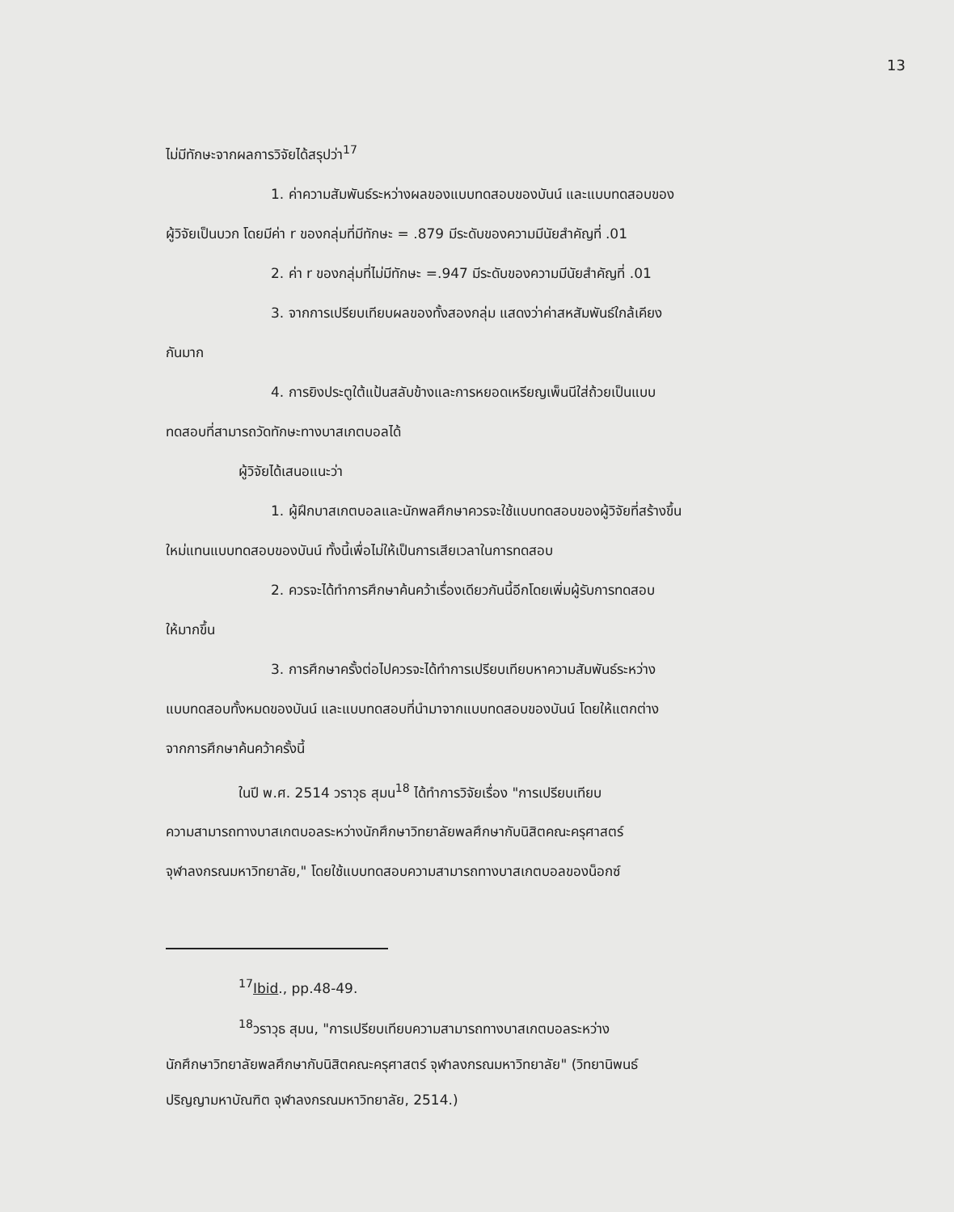13
ไม่มีทักษะจากผลการวิจัยได้สรุปว่า<sup>17</sup>
1. ค่าความสัมพันธ์ระหว่างผลของแบบทดสอบของบันน์ และแบบทดสอบของ
ผู้วิจัยเป็นบวก โดยมีค่า r ของกลุ่มที่มีทักษะ = .879 มีระดับของความมีนัยสำคัญที่ .01
2. ค่า r ของกลุ่มที่ไม่มีทักษะ =.947 มีระดับของความมีนัยสำคัญที่ .01
3. จากการเปรียบเทียบผลของทั้งสองกลุ่ม แสดงว่าค่าสหสัมพันธ์ใกล้เคียง
กันมาก
4. การยิงประตูใต้แป้นสลับข้างและการหยอดเหรียญเพ็นนีใส่ถ้วยเป็นแบบ
ทดสอบที่สามารถวัดทักษะทางบาสเกตบอลได้
ผู้วิจัยได้เสนอแนะว่า
1. ผู้ฝึกบาสเกตบอลและนักพลศึกษาควรจะใช้แบบทดสอบของผู้วิจัยที่สร้างขึ้น
ใหม่แทนแบบทดสอบของบันน์ ทั้งนี้เพื่อไม่ให้เป็นการเสียเวลาในการทดสอบ
2. ควรจะได้ทำการศึกษาค้นคว้าเรื่องเดียวกันนี้อีกโดยเพิ่มผู้รับการทดสอบ
ให้มากขึ้น
3. การศึกษาครั้งต่อไปควรจะได้ทำการเปรียบเทียบหาความสัมพันธ์ระหว่าง
แบบทดสอบทั้งหมดของบันน์ และแบบทดสอบที่นำมาจากแบบทดสอบของบันน์ โดยให้แตกต่าง
จากการศึกษาค้นคว้าครั้งนี้
ในปี พ.ศ. 2514 วราวุธ สุมน<sup>18</sup> ได้ทำการวิจัยเรื่อง "การเปรียบเทียบ
ความสามารถทางบาสเกตบอลระหว่างนักศึกษาวิทยาลัยพลศึกษากับนิสิตคณะครุศาสตร์
จุฬาลงกรณมหาวิทยาลัย," โดยใช้แบบทดสอบความสามารถทางบาสเกตบอลของน็อกซ์
<sup>17</sup> Ibid., pp.48-49.
<sup>18</sup> วราวุธ สุมน, "การเปรียบเทียบความสามารถทางบาสเกตบอลระหว่าง
นักศึกษาวิทยาลัยพลศึกษากับนิสิตคณะครุศาสตร์ จุฬาลงกรณมหาวิทยาลัย" (วิทยานิพนธ์
ปริญญามหาบัณฑิต จุฬาลงกรณมหาวิทยาลัย, 2514.)